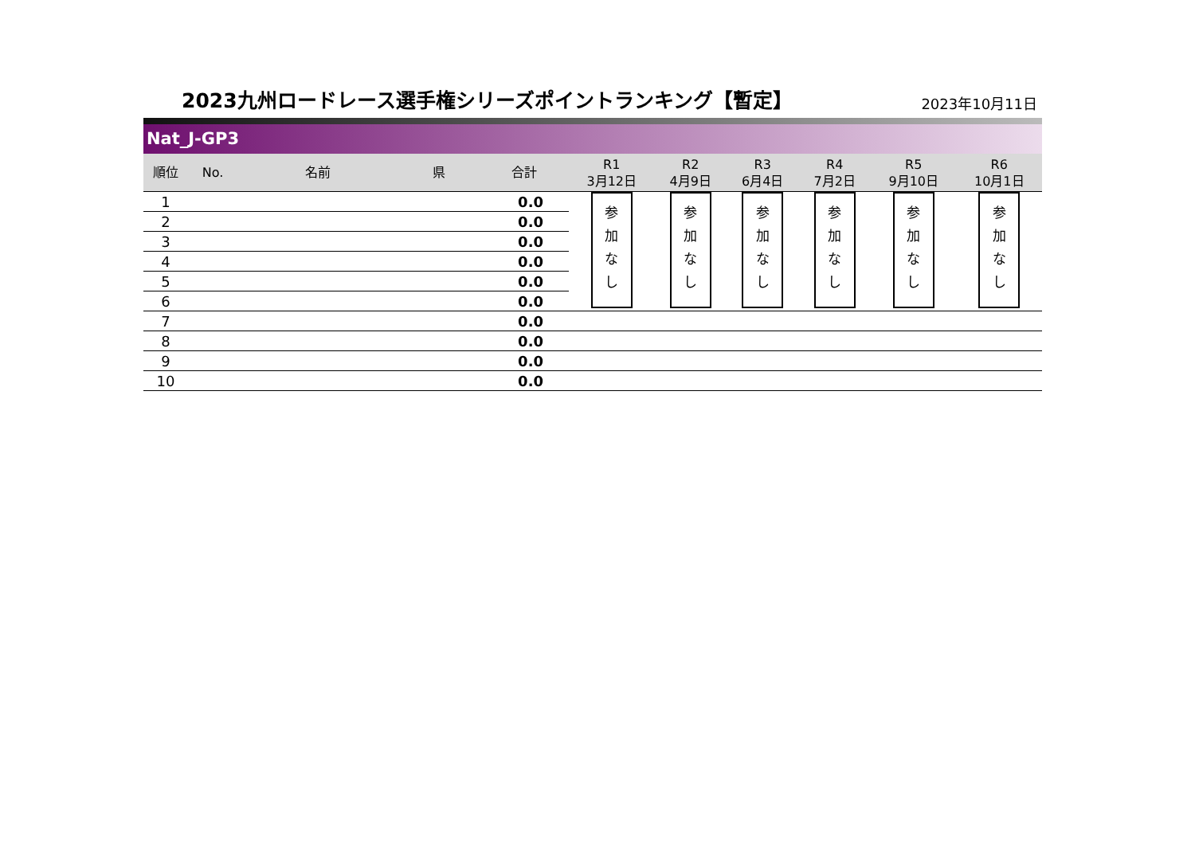2023九州ロードレース選手権シリーズポイントランキング【暫定】
2023年10月11日
Nat_J-GP3
| 順位 | No. | 名前 | 県 | 合計 | R1 3月12日 | R2 4月9日 | R3 6月4日 | R4 7月2日 | R5 9月10日 | R6 10月1日 |
| --- | --- | --- | --- | --- | --- | --- | --- | --- | --- | --- |
| 1 | | | | 0.0 | 参 加 な し | 参 加 な し | 参 加 な し | 参 加 な し | 参 加 な し | 参 加 な し |
| 2 | | | | 0.0 | | | | | | |
| 3 | | | | 0.0 | | | | | | |
| 4 | | | | 0.0 | | | | | | |
| 5 | | | | 0.0 | | | | | | |
| 6 | | | | 0.0 | | | | | | |
| 7 | | | | 0.0 | | | | | | |
| 8 | | | | 0.0 | | | | | | |
| 9 | | | | 0.0 | | | | | | |
| 10 | | | | 0.0 | | | | | | |